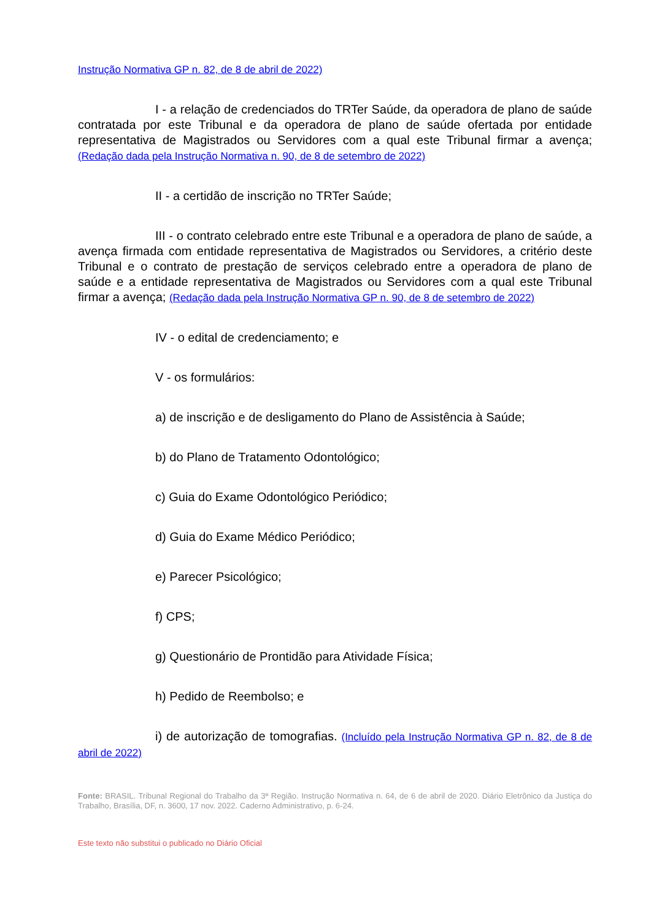Instrução Normativa GP n. 82, de 8 de abril de 2022)
I - a relação de credenciados do TRTer Saúde, da operadora de plano de saúde contratada por este Tribunal e da operadora de plano de saúde ofertada por entidade representativa de Magistrados ou Servidores com a qual este Tribunal firmar a avença; (Redação dada pela Instrução Normativa n. 90, de 8 de setembro de 2022)
II - a certidão de inscrição no TRTer Saúde;
III - o contrato celebrado entre este Tribunal e a operadora de plano de saúde, a avença firmada com entidade representativa de Magistrados ou Servidores, a critério deste Tribunal e o contrato de prestação de serviços celebrado entre a operadora de plano de saúde e a entidade representativa de Magistrados ou Servidores com a qual este Tribunal firmar a avença; (Redação dada pela Instrução Normativa GP n. 90, de 8 de setembro de 2022)
IV - o edital de credenciamento; e
V - os formulários:
a) de inscrição e de desligamento do Plano de Assistência à Saúde;
b) do Plano de Tratamento Odontológico;
c) Guia do Exame Odontológico Periódico;
d) Guia do Exame Médico Periódico;
e) Parecer Psicológico;
f) CPS;
g) Questionário de Prontidão para Atividade Física;
h) Pedido de Reembolso; e
i) de autorização de tomografias. (Incluído pela Instrução Normativa GP n. 82, de 8 de abril de 2022)
Fonte: BRASIL. Tribunal Regional do Trabalho da 3ª Região. Instrução Normativa n. 64, de 6 de abril de 2020. Diário Eletrônico da Justiça do Trabalho, Brasília, DF, n. 3600, 17 nov. 2022. Caderno Administrativo, p. 6-24.
Este texto não substitui o publicado no Diário Oficial